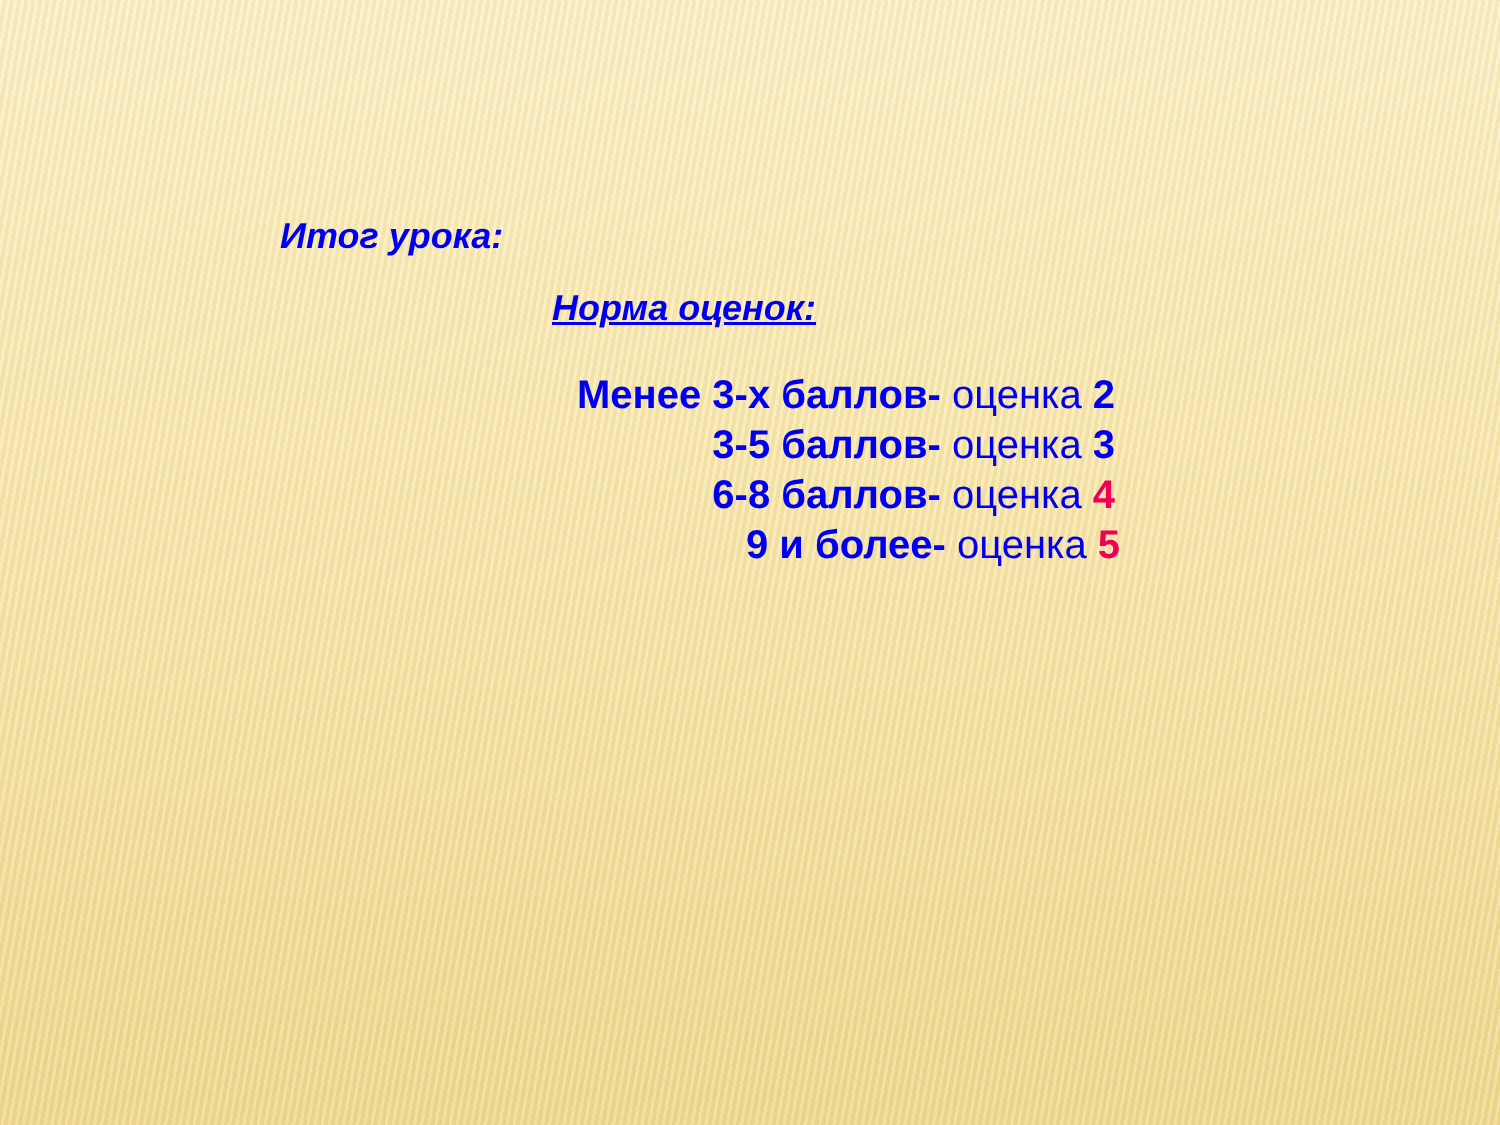Итог урока:
Норма оценок:
Менее 3-х баллов- оценка 2
3-5 баллов- оценка 3
6-8 баллов- оценка 4
9 и более- оценка 5